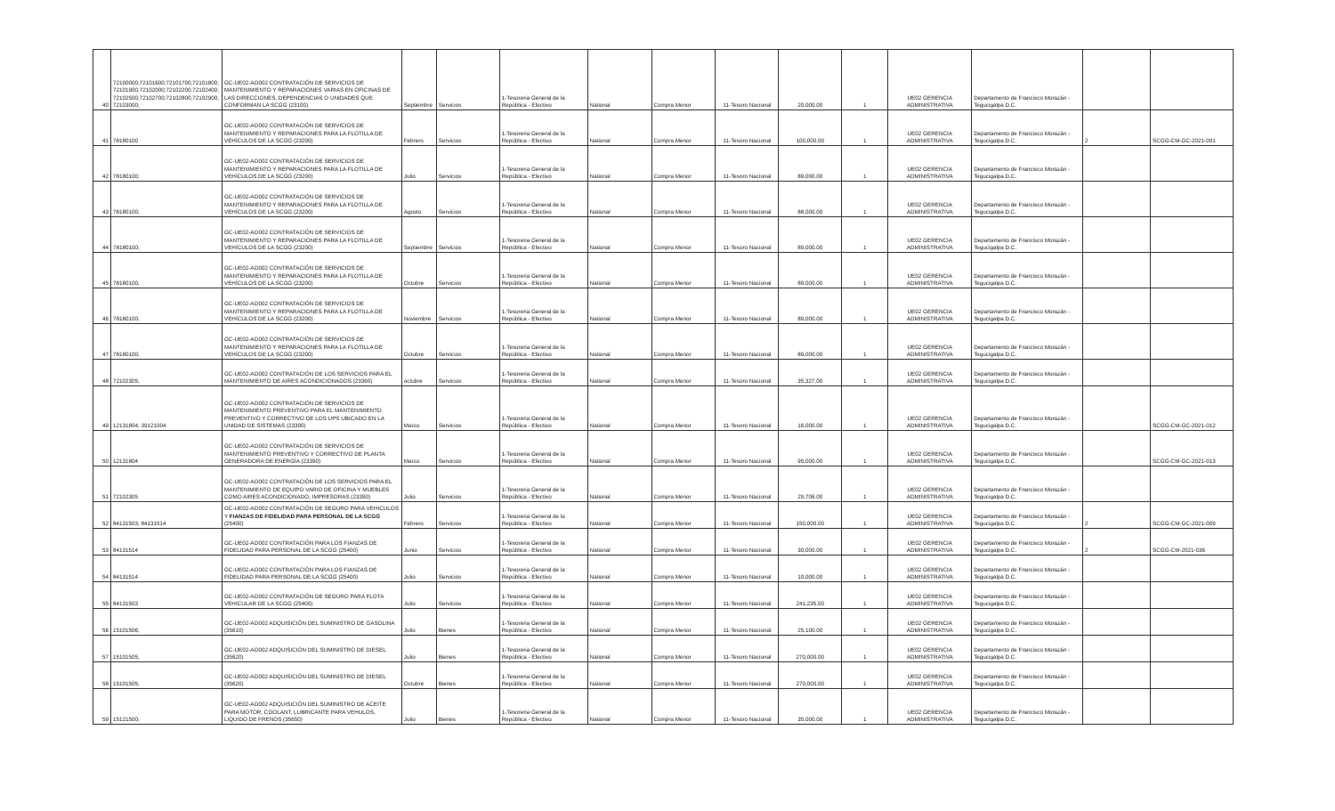| 40 | 72100000;72101600;72101700;72101800; 72101900;72102000;72102200;72102400; 72102500;72102700;72102800;72102900; 72103000; | GC-UE02-AO002 CONTRATACIÓN DE SERVICIOS DE MANTENIMIENTO Y REPARACIONES VARIAS EN OFICINAS DE LAS DIRECCIONES, DEPENDENCIAS O UNIDADES QUE CONFORMAN LA SCGG (23100) | Septiembre | Servicios | 1-Tesoreria General de la República - Efectivo | National | Compra Menor | 11-Tesoro Nacional | 20,000.00 | 1 | UE02 GERENCIA ADMINISTRATIVA | Departamento de Francisco Morazán - Tegucigalpa D.C. | | |
| 41 | 78180100 | GC-UE02-AO002 CONTRATACIÓN DE SERVICIOS DE MANTENIMIENTO Y REPARACIONES PARA LA FLOTILLA DE VEHÍCULOS DE LA SCGG (23200) | Febrero | Servicios | 1-Tesoreria General de la República - Efectivo | National | Compra Menor | 11-Tesoro Nacional | 100,000.00 | 1 | UE02 GERENCIA ADMINISTRATIVA | Departamento de Francisco Morazán - Tegucigalpa D.C. | 2 | SCGG-CM-GC-2021-001 |
| 42 | 78180100; | GC-UE02-AO002 CONTRATACIÓN DE SERVICIOS DE MANTENIMIENTO Y REPARACIONES PARA LA FLOTILLA DE VEHÍCULOS DE LA SCGG (23200) | Julio | Servicios | 1-Tesoreria General de la República - Efectivo | National | Compra Menor | 11-Tesoro Nacional | 89,000.00 | 1 | UE02 GERENCIA ADMINISTRATIVA | Departamento de Francisco Morazán - Tegucigalpa D.C. | | |
| 43 | 78180100; | GC-UE02-AO002 CONTRATACIÓN DE SERVICIOS DE MANTENIMIENTO Y REPARACIONES PARA LA FLOTILLA DE VEHÍCULOS DE LA SCGG (23200) | Agosto | Servicios | 1-Tesoreria General de la República - Efectivo | National | Compra Menor | 11-Tesoro Nacional | 88,000.00 | 1 | UE02 GERENCIA ADMINISTRATIVA | Departamento de Francisco Morazán - Tegucigalpa D.C. | | |
| 44 | 78180100; | GC-UE02-AO002 CONTRATACIÓN DE SERVICIOS DE MANTENIMIENTO Y REPARACIONES PARA LA FLOTILLA DE VEHÍCULOS DE LA SCGG (23200) | Septiembre | Servicios | 1-Tesoreria General de la República - Efectivo | National | Compra Menor | 11-Tesoro Nacional | 89,000.00 | 1 | UE02 GERENCIA ADMINISTRATIVA | Departamento de Francisco Morazán - Tegucigalpa D.C. | | |
| 45 | 78180100; | GC-UE02-AO002 CONTRATACIÓN DE SERVICIOS DE MANTENIMIENTO Y REPARACIONES PARA LA FLOTILLA DE VEHÍCULOS DE LA SCGG (23200) | Octubre | Servicios | 1-Tesoreria General de la República - Efectivo | National | Compra Menor | 11-Tesoro Nacional | 89,000.00 | 1 | UE02 GERENCIA ADMINISTRATIVA | Departamento de Francisco Morazán - Tegucigalpa D.C. | | |
| 46 | 78180100; | GC-UE02-AO002 CONTRATACIÓN DE SERVICIOS DE MANTENIMIENTO Y REPARACIONES PARA LA FLOTILLA DE VEHÍCULOS DE LA SCGG (23200) | Noviembre | Servicios | 1-Tesoreria General de la República - Efectivo | National | Compra Menor | 11-Tesoro Nacional | 89,000.00 | 1 | UE02 GERENCIA ADMINISTRATIVA | Departamento de Francisco Morazán - Tegucigalpa D.C. | | |
| 47 | 78180100; | GC-UE02-AO002 CONTRATACIÓN DE SERVICIOS DE MANTENIMIENTO Y REPARACIONES PARA LA FLOTILLA DE VEHÍCULOS DE LA SCGG (23200) | Octubre | Servicios | 1-Tesoreria General de la República - Efectivo | National | Compra Menor | 11-Tesoro Nacional | 89,000.00 | 1 | UE02 GERENCIA ADMINISTRATIVA | Departamento de Francisco Morazán - Tegucigalpa D.C. | | |
| 48 | 72102305; | GC-UE02-AO002 CONTRATACIÓN DE LOS SERVICIOS PARA EL MANTENIMIENTO DE AIRES ACONDICIONADOS (23360) | octubre | Servicios | 1-Tesoreria General de la República - Efectivo | National | Compra Menor | 11-Tesoro Nacional | 35,327.00 | 1 | UE02 GERENCIA ADMINISTRATIVA | Departamento de Francisco Morazán - Tegucigalpa D.C. | | |
| 49 | 12131804; 39121004 | GC-UE02-AO002 CONTRATACIÓN DE SERVICIOS DE MANTENIMIENTO PREVENTIVO PARA EL MANTENIMIENTO PREVENTIVO Y CORRECTIVO DE LOS UPS UBICADO EN LA UNIDAD DE SISTEMAS (23390) | Marzo | Servicios | 1-Tesoreria General de la República - Efectivo | National | Compra Menor | 11-Tesoro Nacional | 16,000.00 | 1 | UE02 GERENCIA ADMINISTRATIVA | Departamento de Francisco Morazán - Tegucigalpa D.C. | | SCGG-CM-GC-2021-012 |
| 50 | 12131804 | GC-UE02-AO002 CONTRATACIÓN DE SERVICIOS DE MANTENIMIENTO PREVENTIVO Y CORRECTIVO DE PLANTA GENERADORA DE ENERGÍA (23390) | Marzo | Servicios | 1-Tesoreria General de la República - Efectivo | National | Compra Menor | 11-Tesoro Nacional | 95,000.00 | 1 | UE02 GERENCIA ADMINISTRATIVA | Departamento de Francisco Morazán - Tegucigalpa D.C. | | SCGG-CM-GC-2021-013 |
| 51 | 72102305 | GC-UE02-AO002 CONTRATACIÓN DE LOS SERVICIOS PARA EL MANTENIMIENTO DE EQUIPO VARIO DE OFICINA Y MUEBLES COMO AIRES ACONDICIONADO, IMPRESORAS (23390) | Julio | Servicios | 1-Tesoreria General de la República - Efectivo | National | Compra Menor | 11-Tesoro Nacional | 29,706.00 | 1 | UE02 GERENCIA ADMINISTRATIVA | Departamento de Francisco Morazán - Tegucigalpa D.C. | | |
| 52 | 84131503; 84131514 | GC-UE02-AO002 CONTRATACIÓN DE SEGURO PARA VEHICULOS Y FIANZAS DE FIDELIDAD PARA PERSONAL DE LA SCGG (25400) | Febrero | Servicios | 1-Tesoreria General de la República - Efectivo | National | Compra Menor | 11-Tesoro Nacional | 150,000.00 | 1 | UE02 GERENCIA ADMINISTRATIVA | Departamento de Francisco Morazán - Tegucigalpa D.C. | 2 | SCGG-CM-GC-2021-009 |
| 53 | 84131514 | GC-UE02-AO002 CONTRATACIÓN PARA LOS FIANZAS DE FIDELIDAD PARA PERSONAL DE LA SCGG (25400) | Junio | Servicios | 1-Tesoreria General de la República - Efectivo | National | Compra Menor | 11-Tesoro Nacional | 30,000.00 | 1 | UE02 GERENCIA ADMINISTRATIVA | Departamento de Francisco Morazán - Tegucigalpa D.C. | 2 | SCGG-CM-2021-036 |
| 54 | 84131514 | GC-UE02-AO002 CONTRATACIÓN PARA LOS FIANZAS DE FIDELIDAD PARA PERSONAL DE LA SCGG (25400) | Julio | Servicios | 1-Tesoreria General de la República - Efectivo | National | Compra Menor | 11-Tesoro Nacional | 10,000.00 | 1 | UE02 GERENCIA ADMINISTRATIVA | Departamento de Francisco Morazán - Tegucigalpa D.C. | | |
| 55 | 84131503 | GC-UE02-AO002 CONTRATACIÓN DE SEGURO PARA FLOTA VEHICULAR DE LA SCGG (25400) | Julio | Servicios | 1-Tesoreria General de la República - Efectivo | National | Compra Menor | 11-Tesoro Nacional | 241,235.00 | 1 | UE02 GERENCIA ADMINISTRATIVA | Departamento de Francisco Morazán - Tegucigalpa D.C. | | |
| 56 | 15101506; | GC-UE02-AO002 ADQUISICIÓN DEL SUMINISTRO DE GASOLINA (35610) | Julio | Bienes | 1-Tesoreria General de la República - Efectivo | National | Compra Menor | 11-Tesoro Nacional | 25,100.00 | 1 | UE02 GERENCIA ADMINISTRATIVA | Departamento de Francisco Morazán - Tegucigalpa D.C. | | |
| 57 | 15101505; | GC-UE02-AO002 ADQUISICIÓN DEL SUMINISTRO DE DIESEL (35620) | Julio | Bienes | 1-Tesoreria General de la República - Efectivo | National | Compra Menor | 11-Tesoro Nacional | 270,000.00 | 1 | UE02 GERENCIA ADMINISTRATIVA | Departamento de Francisco Morazán - Tegucigalpa D.C. | | |
| 58 | 15101505; | GC-UE02-AO002 ADQUISICIÓN DEL SUMINISTRO DE DIESEL (35620) | Octubre | Bienes | 1-Tesoreria General de la República - Efectivo | National | Compra Menor | 11-Tesoro Nacional | 270,000.00 | 1 | UE02 GERENCIA ADMINISTRATIVA | Departamento de Francisco Morazán - Tegucigalpa D.C. | | |
| 59 | 15121500; | GC-UE02-AO002 ADQUISICIÓN DEL SUMINISTRO DE ACEITE PARA MOTOR, COOLANT, LUBRICANTE PARA VEHULOS, LIQUIDO DE FRENOS (35650) | Julio | Bienes | 1-Tesoreria General de la República - Efectivo | National | Compra Menor | 11-Tesoro Nacional | 35,000.00 | 1 | UE02 GERENCIA ADMINISTRATIVA | Departamento de Francisco Morazán - Tegucigalpa D.C. | | |